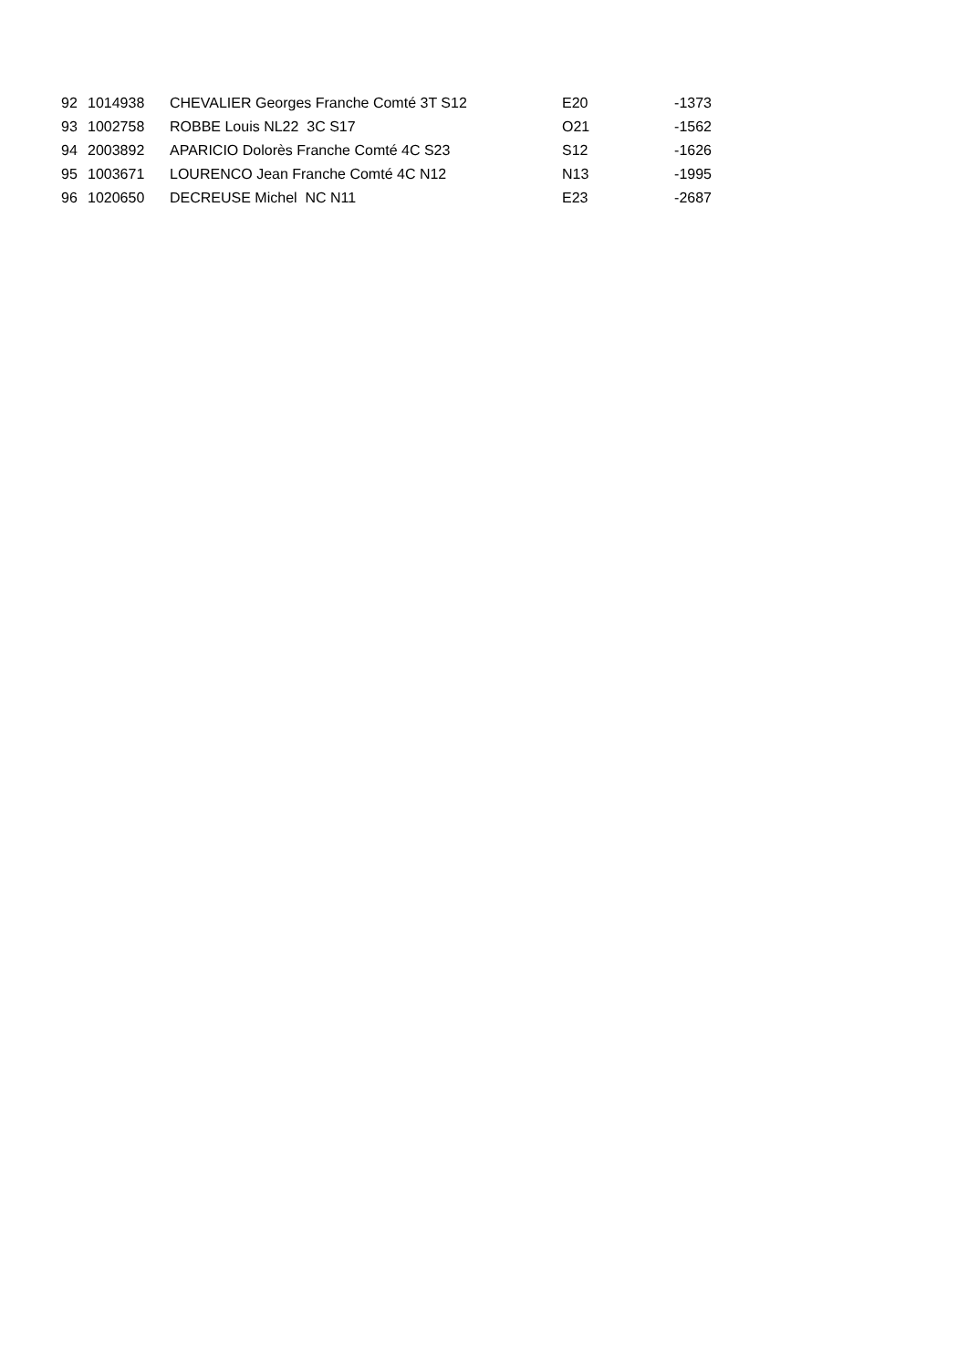| 92 | 1014938 | CHEVALIER Georges Franche Comté 3T S12 | E20 | -1373 |
| 93 | 1002758 | ROBBE Louis NL22 3C S17 | O21 | -1562 |
| 94 | 2003892 | APARICIO Dolorès Franche Comté 4C S23 | S12 | -1626 |
| 95 | 1003671 | LOURENCO Jean Franche Comté 4C N12 | N13 | -1995 |
| 96 | 1020650 | DECREUSE Michel NC N11 | E23 | -2687 |